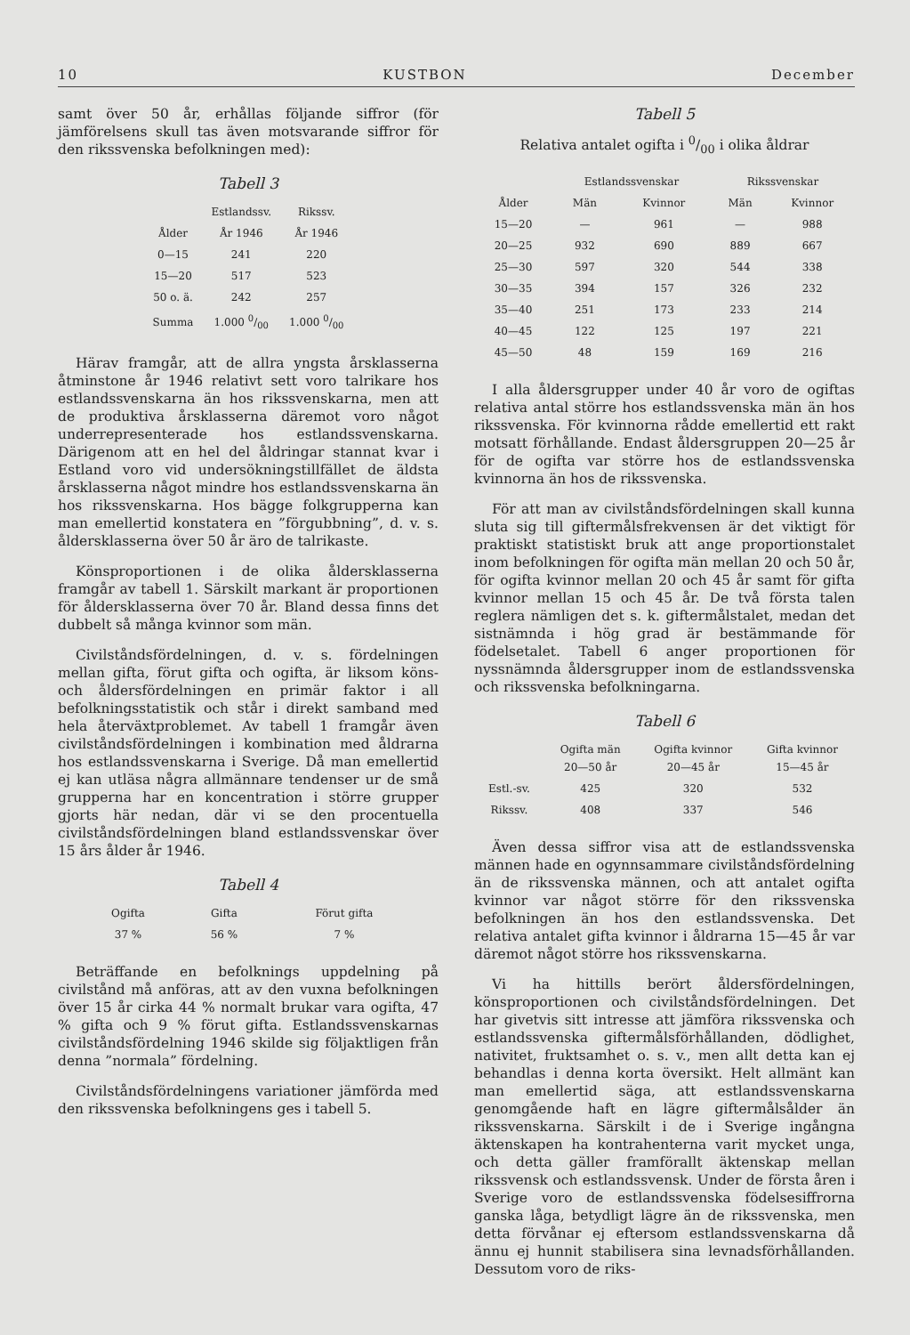10 KUSTBON December
samt över 50 år, erhållas följande siffror (för jämförelsens skull tas även motsvarande siffror för den rikssvenska befolkningen med):
Tabell 3
| | Estlandssv. | Rikssv. |
| --- | --- | --- |
| Ålder | År 1946 | År 1946 |
| 0—15 | 241 | 220 |
| 15—20 | 517 | 523 |
| 50 o. ä. | 242 | 257 |
| Summa | 1.000 0/00 | 1.000 0/00 |
Härav framgår, att de allra yngsta årsklasserna åtminstone år 1946 relativt sett voro talrikare hos estlandssvenskarna än hos rikssvenskarna, men att de produktiva årsklasserna däremot voro något underrepresenterade hos estlandssvenskarna. Därigenom att en hel del åldringar stannat kvar i Estland voro vid undersökningstillfället de äldsta årsklasserna något mindre hos estlandssvenskarna än hos rikssvenskarna. Hos bägge folkgrupperna kan man emellertid konstatera en ”förgubbning”, d. v. s. åldersklasserna över 50 år äro de talrikaste.
Könsproportionen i de olika åldersklasserna framgår av tabell 1. Särskilt markant är proportionen för åldersklasserna över 70 år. Bland dessa finns det dubbelt så många kvinnor som män.
Civilståndsfördelningen, d. v. s. fördelningen mellan gifta, förut gifta och ogifta, är liksom köns- och åldersfördelningen en primär faktor i all befolkningsstatistik och står i direkt samband med hela återväxtproblemet. Av tabell 1 framgår även civilståndsfördelningen i kombination med åldrarna hos estlandssvenskarna i Sverige. Då man emellertid ej kan utläsa några allmännare tendenser ur de små grupperna har en koncentration i större grupper gjorts här nedan, där vi se den procentuella civilståndsfördelningen bland estlandssvenskar över 15 års ålder år 1946.
Tabell 4
| Ogifta | Gifta | Förut gifta |
| --- | --- | --- |
| 37 % | 56 % | 7 % |
Beträffande en befolknings uppdelning på civilstånd må anföras, att av den vuxna befolkningen över 15 år cirka 44 % normalt brukar vara ogifta, 47 % gifta och 9 % förut gifta. Estlandssvenskarnas civilståndsfördelning 1946 skilde sig följaktligen från denna ”normala” fördelning.
Civilståndsfördelningens variationer jämförda med den rikssvenska befolkningens ges i tabell 5.
Tabell 5
Relativa antalet ogifta i 0/00 i olika åldrar
| | Estlandssvenskar | | Rikssvenskar | |
| --- | --- | --- | --- | --- |
| Ålder | Män | Kvinnor | Män | Kvinnor |
| 15—20 | — | 961 | — | 988 |
| 20—25 | 932 | 690 | 889 | 667 |
| 25—30 | 597 | 320 | 544 | 338 |
| 30—35 | 394 | 157 | 326 | 232 |
| 35—40 | 251 | 173 | 233 | 214 |
| 40—45 | 122 | 125 | 197 | 221 |
| 45—50 | 48 | 159 | 169 | 216 |
I alla åldersgrupper under 40 år voro de ogiftas relativa antal större hos estlandssvenska män än hos rikssvenska. För kvinnorna rådde emellertid ett rakt motsatt förhållande. Endast åldersgruppen 20—25 år för de ogifta var större hos de estlandssvenska kvinnorna än hos de rikssvenska.
För att man av civilståndsfördelningen skall kunna sluta sig till giftermålsfrekvensen är det viktigt för praktiskt statistiskt bruk att ange proportionstalet inom befolkningen för ogifta män mellan 20 och 50 år, för ogifta kvinnor mellan 20 och 45 år samt för gifta kvinnor mellan 15 och 45 år. De två första talen reglera nämligen det s. k. giftermålstalet, medan det sistnämnda i hög grad är bestämmande för födelsetalet. Tabell 6 anger proportionen för nyssnämnda åldersgrupper inom de estlandssvenska och rikssvenska befolkningarna.
Tabell 6
| | Ogifta män 20—50 år | Ogifta kvinnor 20—45 år | Gifta kvinnor 15—45 år |
| --- | --- | --- | --- |
| Estl.-sv. | 425 | 320 | 532 |
| Rikssv. | 408 | 337 | 546 |
Även dessa siffror visa att de estlandssvenska männen hade en ogynnsammare civilståndsfördelning än de rikssvenska männen, och att antalet ogifta kvinnor var något större för den rikssvenska befolkningen än hos den estlandssvenska. Det relativa antalet gifta kvinnor i åldrarna 15—45 år var däremot något större hos rikssvenskarna.
Vi ha hittills berört åldersfördelningen, könsproportionen och civilståndsfördelningen. Det har givetvis sitt intresse att jämföra rikssvenska och estlandssvenska giftermålsförhållanden, dödlighet, nativitet, fruktsamhet o. s. v., men allt detta kan ej behandlas i denna korta översikt. Helt allmänt kan man emellertid säga, att estlandssvenskarna genomgående haft en lägre giftermålsålder än rikssvenskarna. Särskilt i de i Sverige ingångna äktenskapen ha kontrahenterna varit mycket unga, och detta gäller framförallt äktenskap mellan rikssvensk och estlandssvensk. Under de första åren i Sverige voro de estlandssvenska födelsesiffrorna ganska låga, betydligt lägre än de rikssvenska, men detta förvånar ej eftersom estlandssvenskarna då ännu ej hunnit stabilisera sina levnadsförhållanden. Dessutom voro de riks-